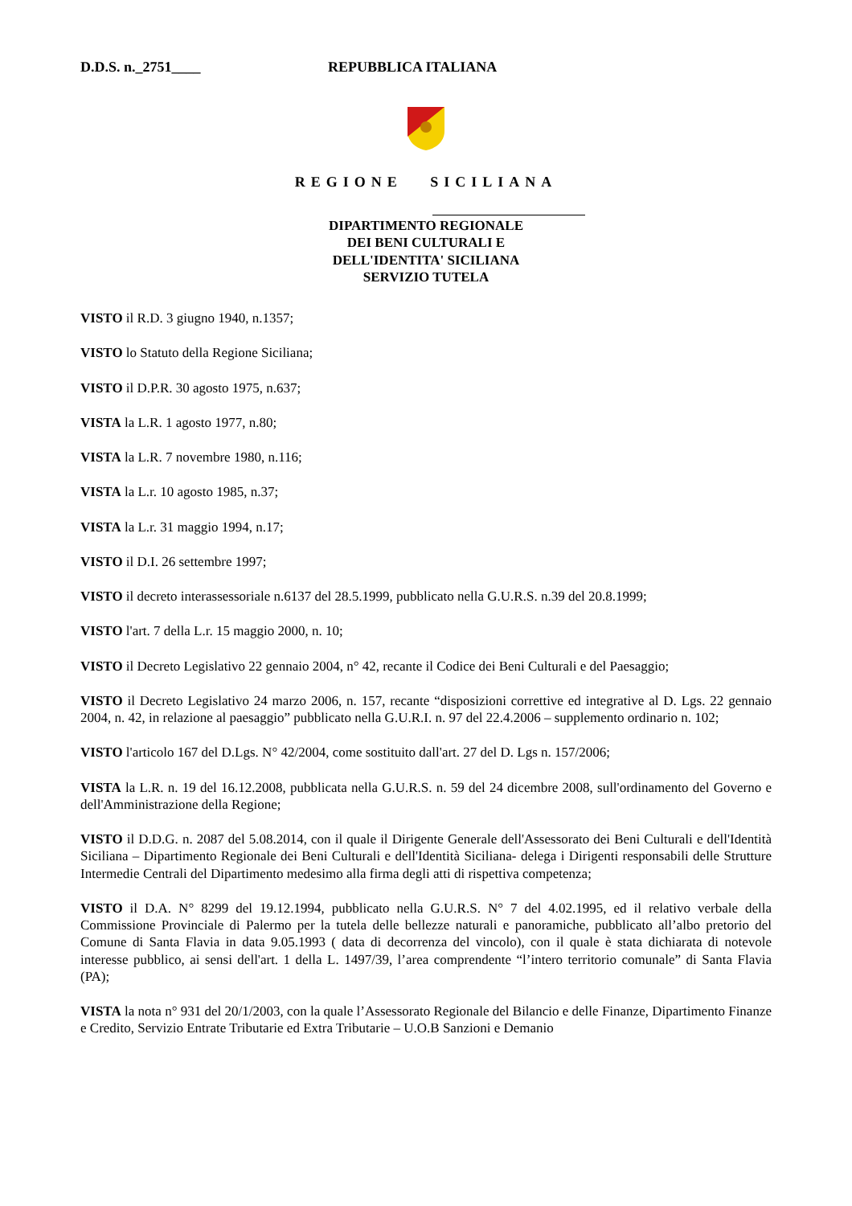D.D.S. n._2751____ REPUBBLICA ITALIANA
REGIONE SICILIANA
DIPARTIMENTO REGIONALE
DEI BENI CULTURALI E
DELL'IDENTITA' SICILIANA
SERVIZIO TUTELA
VISTO il R.D. 3 giugno 1940, n.1357;
VISTO lo Statuto della Regione Siciliana;
VISTO il D.P.R. 30 agosto 1975, n.637;
VISTA la L.R. 1 agosto 1977, n.80;
VISTA la L.R. 7 novembre 1980, n.116;
VISTA la L.r. 10 agosto 1985, n.37;
VISTA la L.r. 31 maggio 1994, n.17;
VISTO il D.I. 26 settembre 1997;
VISTO il decreto interassessoriale n.6137 del 28.5.1999, pubblicato nella G.U.R.S. n.39 del 20.8.1999;
VISTO l'art. 7 della L.r. 15 maggio 2000, n. 10;
VISTO il Decreto Legislativo 22 gennaio 2004, n° 42, recante il Codice dei Beni Culturali e del Paesaggio;
VISTO il Decreto Legislativo 24 marzo 2006, n. 157, recante “disposizioni correttive ed integrative al D. Lgs. 22 gennaio 2004, n. 42, in relazione al paesaggio” pubblicato nella G.U.R.I. n. 97 del 22.4.2006 – supplemento ordinario n. 102;
VISTO l'articolo 167 del D.Lgs. N° 42/2004, come sostituito dall'art. 27 del D. Lgs n. 157/2006;
VISTA la L.R. n. 19 del 16.12.2008, pubblicata nella G.U.R.S. n. 59 del 24 dicembre 2008, sull'ordinamento del Governo e dell'Amministrazione della Regione;
VISTO il D.D.G. n. 2087 del 5.08.2014, con il quale il Dirigente Generale dell'Assessorato dei Beni Culturali e dell'Identità Siciliana – Dipartimento Regionale dei Beni Culturali e dell'Identità Siciliana- delega i Dirigenti responsabili delle Strutture Intermedie Centrali del Dipartimento medesimo alla firma degli atti di rispettiva competenza;
VISTO il D.A. N° 8299 del 19.12.1994, pubblicato nella G.U.R.S. N° 7 del 4.02.1995, ed il relativo verbale della Commissione Provinciale di Palermo per la tutela delle bellezze naturali e panoramiche, pubblicato all’albo pretorio del Comune di Santa Flavia in data 9.05.1993 ( data di decorrenza del vincolo), con il quale è stata dichiarata di notevole interesse pubblico, ai sensi dell'art. 1 della L. 1497/39, l’area comprendente “l’intero territorio comunale” di Santa Flavia (PA);
VISTA la nota n° 931 del 20/1/2003, con la quale l’Assessorato Regionale del Bilancio e delle Finanze, Dipartimento Finanze e Credito, Servizio Entrate Tributarie ed Extra Tributarie – U.O.B Sanzioni e Demanio